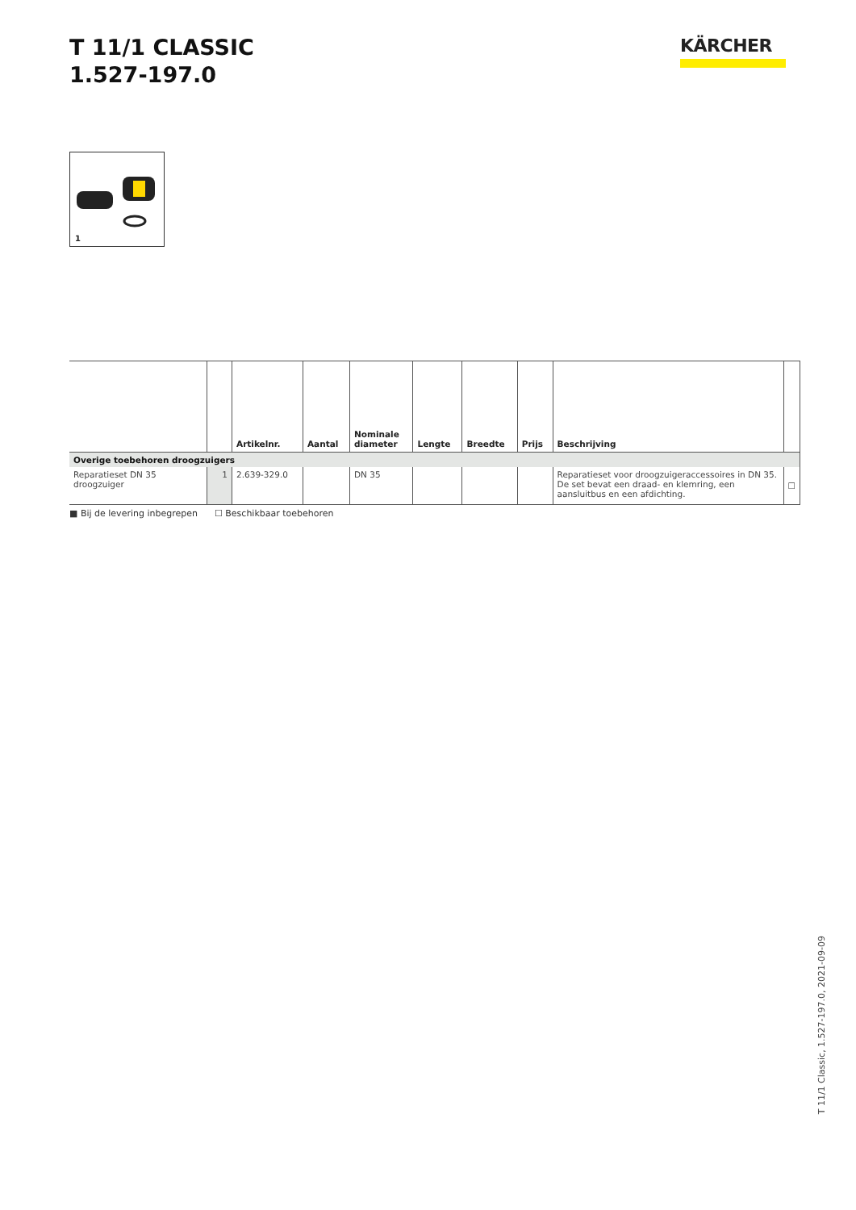T 11/1 CLASSIC
1.527-197.0
KÄRCHER
1
| | | Artikelnr. | Aantal | Nominale diameter | Lengte | Breedte | Prijs | Beschrijving | |
| --- | --- | --- | --- | --- | --- | --- | --- | --- | --- |
| Overige toebehoren droogzuigers | | | | | | | | | |
| Reparatieset DN 35 droogzuiger | 1 | 2.639-329.0 | | DN 35 | | | | Reparatieset voor droogzuigeraccessoires in DN 35. De set bevat een draad- en klemring, een aansluitbus en een af­dichting. | ☐ |
■ Bij de levering inbegrepen ☐ Beschikbaar toebehoren
T 11/1 Classic, 1.527-197.0, 2021-09-09